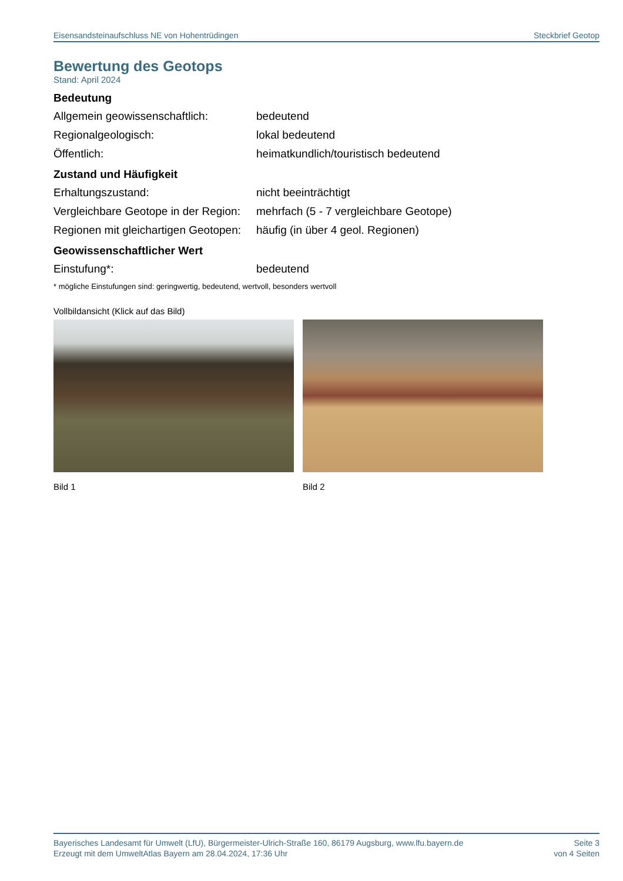Eisensandsteinaufschluss NE von Hohentrüdingen Steckbrief Geotop
Bewertung des Geotops
Stand: April 2024
Bedeutung
Allgemein geowissenschaftlich: bedeutend
Regionalgeologisch: lokal bedeutend
Öffentlich: heimatkundlich/touristisch bedeutend
Zustand und Häufigkeit
Erhaltungszustand: nicht beeinträchtigt
Vergleichbare Geotope in der Region: mehrfach (5 - 7 vergleichbare Geotope)
Regionen mit gleichartigen Geotopen: häufig (in über 4 geol. Regionen)
Geowissenschaftlicher Wert
Einstufung*: bedeutend
* mögliche Einstufungen sind: geringwertig, bedeutend, wertvoll, besonders wertvoll
Vollbildansicht (Klick auf das Bild)
Bild 1 Bild 2
Bayerisches Landesamt für Umwelt (LfU), Bürgermeister-Ulrich-Straße 160, 86179 Augsburg, www.lfu.bayern.de
Erzeugt mit dem UmweltAtlas Bayern am 28.04.2024, 17:36 Uhr
Seite 3
von 4 Seiten